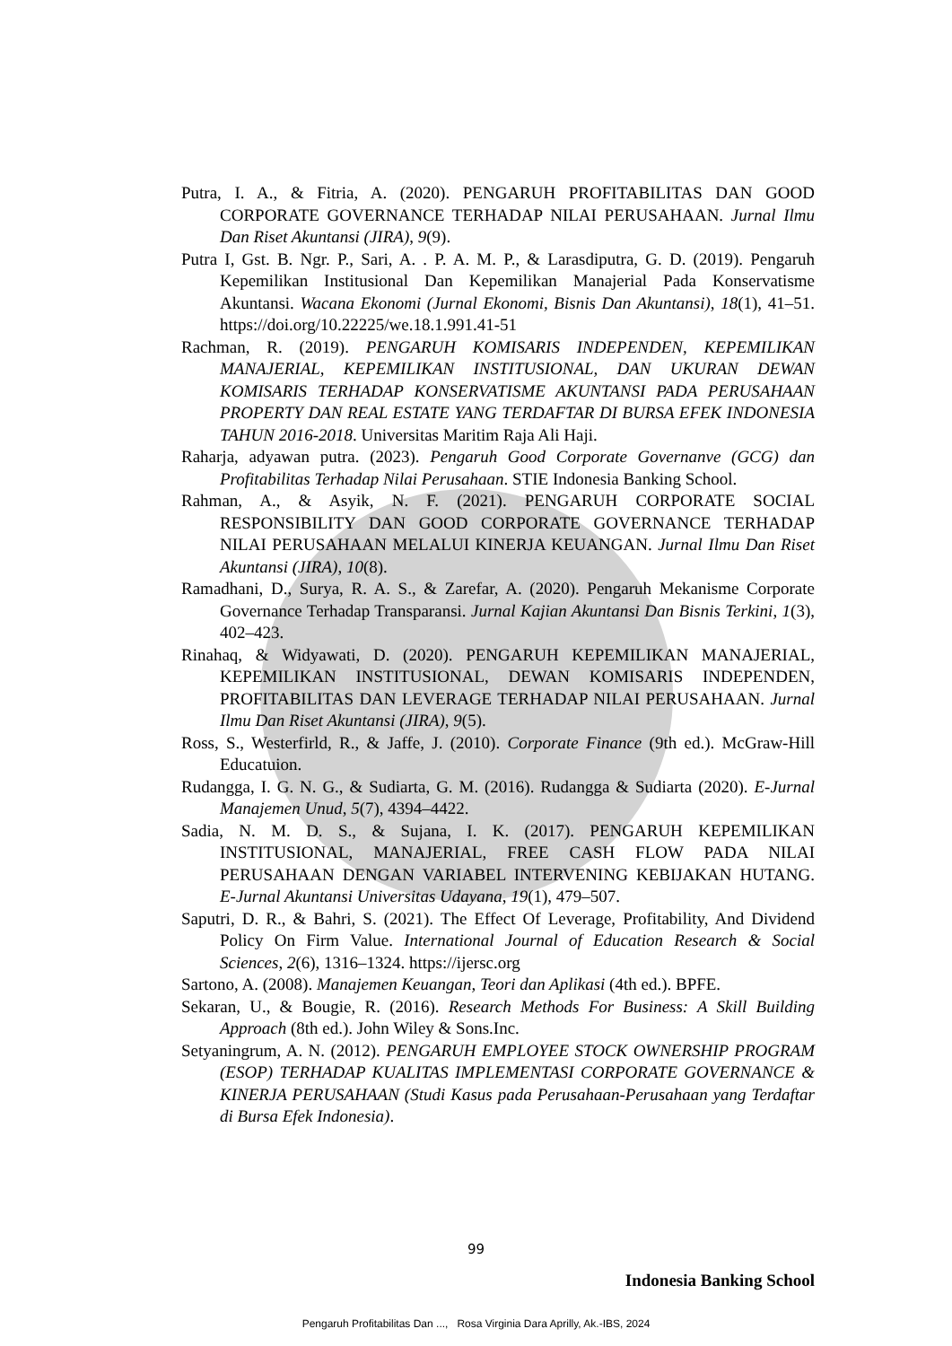Putra, I. A., & Fitria, A. (2020). PENGARUH PROFITABILITAS DAN GOOD CORPORATE GOVERNANCE TERHADAP NILAI PERUSAHAAN. Jurnal Ilmu Dan Riset Akuntansi (JIRA), 9(9).
Putra I, Gst. B. Ngr. P., Sari, A. . P. A. M. P., & Larasdiputra, G. D. (2019). Pengaruh Kepemilikan Institusional Dan Kepemilikan Manajerial Pada Konservatisme Akuntansi. Wacana Ekonomi (Jurnal Ekonomi, Bisnis Dan Akuntansi), 18(1), 41–51. https://doi.org/10.22225/we.18.1.991.41-51
Rachman, R. (2019). PENGARUH KOMISARIS INDEPENDEN, KEPEMILIKAN MANAJERIAL, KEPEMILIKAN INSTITUSIONAL, DAN UKURAN DEWAN KOMISARIS TERHADAP KONSERVATISME AKUNTANSI PADA PERUSAHAAN PROPERTY DAN REAL ESTATE YANG TERDAFTAR DI BURSA EFEK INDONESIA TAHUN 2016-2018. Universitas Maritim Raja Ali Haji.
Raharja, adyawan putra. (2023). Pengaruh Good Corporate Governanve (GCG) dan Profitabilitas Terhadap Nilai Perusahaan. STIE Indonesia Banking School.
Rahman, A., & Asyik, N. F. (2021). PENGARUH CORPORATE SOCIAL RESPONSIBILITY DAN GOOD CORPORATE GOVERNANCE TERHADAP NILAI PERUSAHAAN MELALUI KINERJA KEUANGAN. Jurnal Ilmu Dan Riset Akuntansi (JIRA), 10(8).
Ramadhani, D., Surya, R. A. S., & Zarefar, A. (2020). Pengaruh Mekanisme Corporate Governance Terhadap Transparansi. Jurnal Kajian Akuntansi Dan Bisnis Terkini, 1(3), 402–423.
Rinahaq, & Widyawati, D. (2020). PENGARUH KEPEMILIKAN MANAJERIAL, KEPEMILIKAN INSTITUSIONAL, DEWAN KOMISARIS INDEPENDEN, PROFITABILITAS DAN LEVERAGE TERHADAP NILAI PERUSAHAAN. Jurnal Ilmu Dan Riset Akuntansi (JIRA), 9(5).
Ross, S., Westerfirld, R., & Jaffe, J. (2010). Corporate Finance (9th ed.). McGraw-Hill Educatuion.
Rudangga, I. G. N. G., & Sudiarta, G. M. (2016). Rudangga & Sudiarta (2020). E-Jurnal Manajemen Unud, 5(7), 4394–4422.
Sadia, N. M. D. S., & Sujana, I. K. (2017). PENGARUH KEPEMILIKAN INSTITUSIONAL, MANAJERIAL, FREE CASH FLOW PADA NILAI PERUSAHAAN DENGAN VARIABEL INTERVENING KEBIJAKAN HUTANG. E-Jurnal Akuntansi Universitas Udayana, 19(1), 479–507.
Saputri, D. R., & Bahri, S. (2021). The Effect Of Leverage, Profitability, And Dividend Policy On Firm Value. International Journal of Education Research & Social Sciences, 2(6), 1316–1324. https://ijersc.org
Sartono, A. (2008). Manajemen Keuangan, Teori dan Aplikasi (4th ed.). BPFE.
Sekaran, U., & Bougie, R. (2016). Research Methods For Business: A Skill Building Approach (8th ed.). John Wiley & Sons.Inc.
Setyaningrum, A. N. (2012). PENGARUH EMPLOYEE STOCK OWNERSHIP PROGRAM (ESOP) TERHADAP KUALITAS IMPLEMENTASI CORPORATE GOVERNANCE & KINERJA PERUSAHAAN (Studi Kasus pada Perusahaan-Perusahaan yang Terdaftar di Bursa Efek Indonesia).
99
Indonesia Banking School
Pengaruh Profitabilitas Dan ..., Rosa Virginia Dara Aprilly, Ak.-IBS, 2024